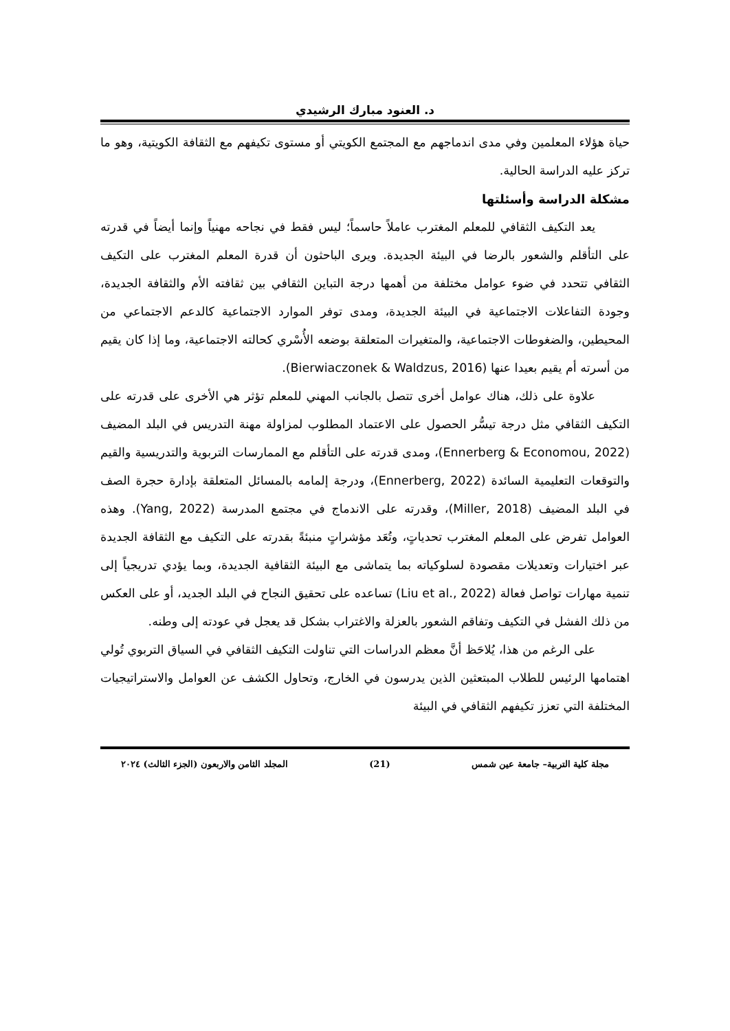د. العنود مبارك الرشيدي
حياة هؤلاء المعلمين وفي مدى اندماجهم مع المجتمع الكويتي أو مستوى تكيفهم مع الثقافة الكويتية، وهو ما تركز عليه الدراسة الحالية.
مشكلة الدراسة وأسئلتها
يعد التكيف الثقافي للمعلم المغترب عاملاً حاسماً؛ ليس فقط في نجاحه مهنياً وإنما أيضاً في قدرته على التأقلم والشعور بالرضا في البيئة الجديدة. ويرى الباحثون أن قدرة المعلم المغترب على التكيف الثقافي تتحدد في ضوء عوامل مختلفة من أهمها درجة التباين الثقافي بين ثقافته الأم والثقافة الجديدة، وجودة التفاعلات الاجتماعية في البيئة الجديدة، ومدى توفر الموارد الاجتماعية كالدعم الاجتماعي من المحيطين، والضغوطات الاجتماعية، والمتغيرات المتعلقة بوضعه الأُسْري كحالته الاجتماعية، وما إذا كان يقيم من أسرته أم يقيم بعيدا عنها (Bierwiaczonek & Waldzus, 2016).
علاوة على ذلك، هناك عوامل أخرى تتصل بالجانب المهني للمعلم تؤثر هي الأخرى على قدرته على التكيف الثقافي مثل درجة تيسُّر الحصول على الاعتماد المطلوب لمزاولة مهنة التدريس في البلد المضيف (Ennerberg & Economou, 2022)، ومدى قدرته على التأقلم مع الممارسات التربوية والتدريسية والقيم والتوقعات التعليمية السائدة (Ennerberg, 2022)، ودرجة إلمامه بالمسائل المتعلقة بإدارة حجرة الصف في البلد المضيف (Miller, 2018)، وقدرته على الاندماج في مجتمع المدرسة (Yang, 2022). وهذه العوامل تفرض على المعلم المغترب تحدياتٍ، وتُعَد مؤشراتٍ منبئةً بقدرته على التكيف مع الثقافة الجديدة عبر اختيارات وتعديلات مقصودة لسلوكياته بما يتماشى مع البيئة الثقافية الجديدة، وبما يؤدي تدريجياً إلى تنمية مهارات تواصل فعالة (Liu et al., 2022) تساعده على تحقيق النجاح في البلد الجديد، أو على العكس من ذلك الفشل في التكيف وتفاقم الشعور بالعزلة والاغتراب بشكل قد يعجل في عودته إلى وطنه.
على الرغم من هذا، يُلاحَظ أنَّ معظم الدراسات التي تناولت التكيف الثقافي في السياق التربوي تُولي اهتمامها الرئيس للطلاب المبتعثين الذين يدرسون في الخارج، وتحاول الكشف عن العوامل والاستراتيجيات المختلفة التي تعزز تكيفهم الثقافي في البيئة
مجلة كلية التربية– جامعة عين شمس (21) المجلد الثامن والاربعون (الجزء الثالث) ٢٠٢٤